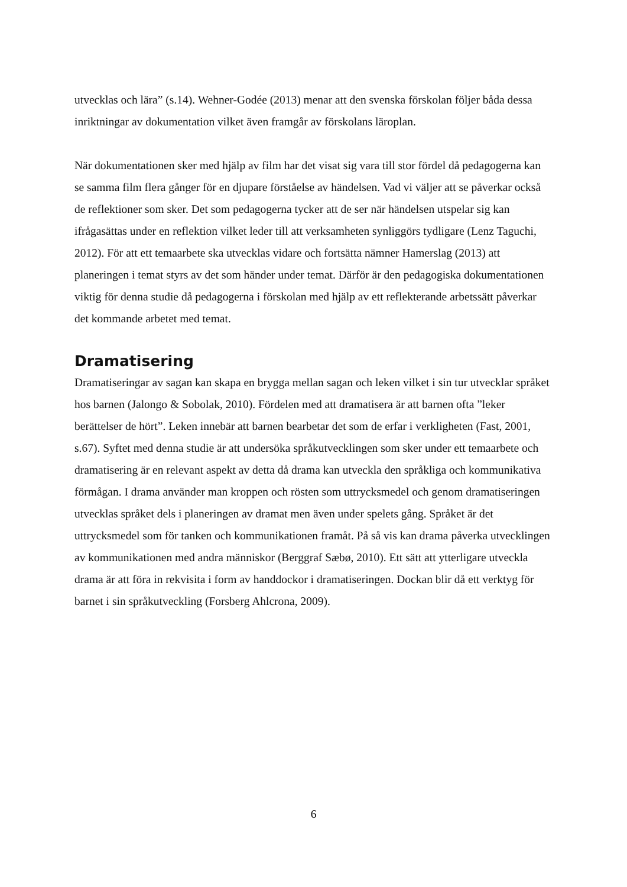utvecklas och lära” (s.14). Wehner-Godée (2013) menar att den svenska förskolan följer båda dessa inriktningar av dokumentation vilket även framgår av förskolans läroplan.
När dokumentationen sker med hjälp av film har det visat sig vara till stor fördel då pedagogerna kan se samma film flera gånger för en djupare förståelse av händelsen. Vad vi väljer att se påverkar också de reflektioner som sker. Det som pedagogerna tycker att de ser när händelsen utspelar sig kan ifrågasättas under en reflektion vilket leder till att verksamheten synliggörs tydligare (Lenz Taguchi, 2012). För att ett temaarbete ska utvecklas vidare och fortsätta nämner Hamerslag (2013) att planeringen i temat styrs av det som händer under temat. Därför är den pedagogiska dokumentationen viktig för denna studie då pedagogerna i förskolan med hjälp av ett reflekterande arbetssätt påverkar det kommande arbetet med temat.
Dramatisering
Dramatiseringar av sagan kan skapa en brygga mellan sagan och leken vilket i sin tur utvecklar språket hos barnen (Jalongo & Sobolak, 2010). Fördelen med att dramatisera är att barnen ofta ”leker berättelser de hört”. Leken innebär att barnen bearbetar det som de erfar i verkligheten (Fast, 2001, s.67). Syftet med denna studie är att undersöka språkutvecklingen som sker under ett temaarbete och dramatisering är en relevant aspekt av detta då drama kan utveckla den språkliga och kommunikativa förmågan. I drama använder man kroppen och rösten som uttrycksmedel och genom dramatiseringen utvecklas språket dels i planeringen av dramat men även under spelets gång. Språket är det uttrycksmedel som för tanken och kommunikationen framåt. På så vis kan drama påverka utvecklingen av kommunikationen med andra människor (Berggraf Sæbø, 2010). Ett sätt att ytterligare utveckla drama är att föra in rekvisita i form av handdockor i dramatiseringen. Dockan blir då ett verktyg för barnet i sin språkutveckling (Forsberg Ahlcrona, 2009).
6